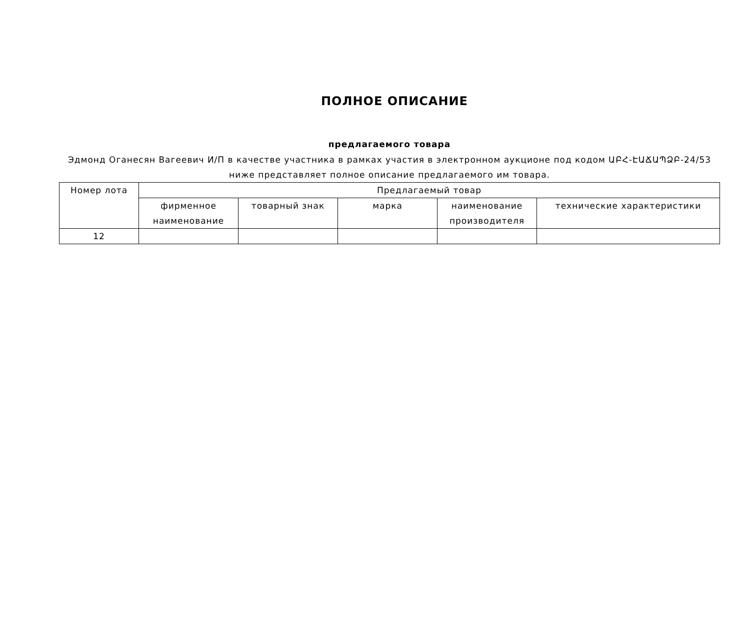ПОЛНОЕ ОПИСАНИЕ
предлагаемого товара
Эдмонд Оганесян Вагеевич И/П в качестве участника в рамках участия в электронном аукционе под кодом ԱԲՀ-ԷԱՃԱՊՁԲ-24/53 ниже представляет полное описание предлагаемого им товара.
| Номер лота | Предлагаемый товар | | | | |
| --- | --- | --- | --- | --- | --- |
| | фирменное наименование | товарный знак | марка | наименование производителя | технические характеристики |
| 12 | | | | | |